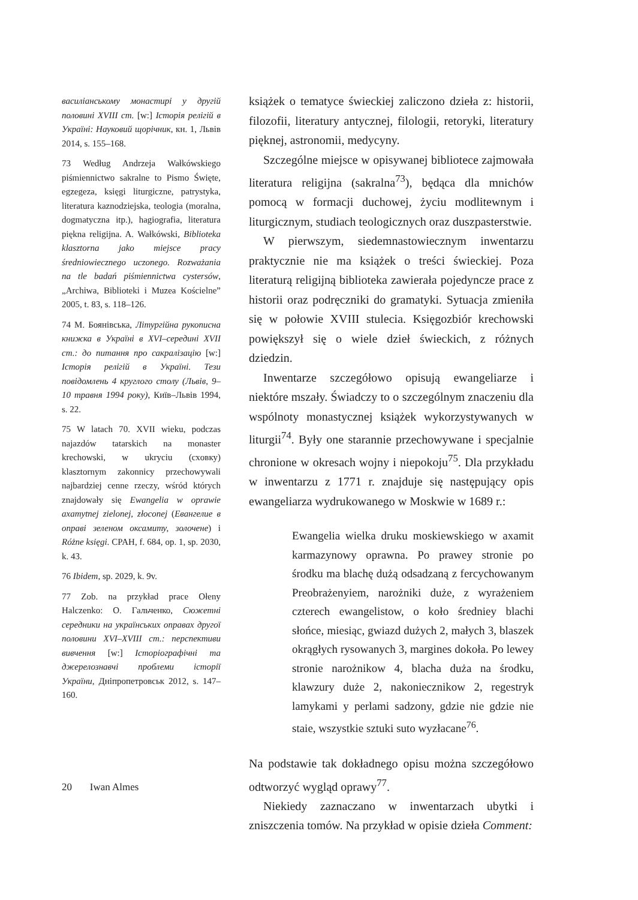василіанському монастирі у другій половині XVIII ст. [w:] Історія релігій в Україні: Науковий щорічник, кн. 1, Львів 2014, s. 155–168.
73 Według Andrzeja Wałkówskiego piśmiennictwo sakralne to Pismo Święte, egzegeza, księgi liturgiczne, patrystyka, literatura kaznodziejska, teologia (moralna, dogmatyczna itp.), hagiografia, literatura piękna religijna. A. Wałkówski, Biblioteka klasztorna jako miejsce pracy średniowiecznego uczonego. Rozważania na tle badań piśmiennictwa cystersów, „Archiwa, Biblioteki i Muzea Kościelne” 2005, t. 83, s. 118–126.
74 M. Боянівська, Літургійна рукописна книжка в Україні в XVI–середині XVII ст.: до питання про сакралізацію [w:] Історія релігій в Україні. Тези повідомлень 4 круглого столу (Львів, 9–10 травня 1994 року), Київ–Львів 1994, s. 22.
75 W latach 70. XVII wieku, podczas najazdów tatarskich na monaster krechowski, w ukryciu (схoвку) klasztornym zakonnicy przechowywali najbardziej cenne rzeczy, wśród których znajdowały się Ewangelia w oprawie axamytnej zielonej, złoconej (Евангелие в оправі зеленом оксамиту, золочене) i Różne księgi. CPAH, f. 684, op. 1, sp. 2030, k. 43.
76 Ibidem, sp. 2029, k. 9v.
77 Zob. na przykład prace Ołeny Halczenko: О. Гальченко, Сюжетні середники на українських оправах другої половини XVI–XVIII ст.: перспективи вивчення [w:] Історіографічні та джерелознавчі проблеми історії України, Дніпропетровськ 2012, s. 147–160.
książek o tematyce świeckiej zaliczono dzieła z: historii, filozofii, literatury antycznej, filologii, retoryki, literatury pięknej, astronomii, medycyny.
Szczególne miejsce w opisywanej bibliotece zajmowała literatura religijna (sakralna<sup>73</sup>), będąca dla mnichów pomocą w formacji duchowej, życiu modlitewnym i liturgicznym, studiach teologicznych oraz duszpasterstwie.
W pierwszym, siedemnastowiecznym inwentarzu praktycznie nie ma książek o treści świeckiej. Poza literaturą religijną biblioteka zawierała pojedyncze prace z historii oraz podręczniki do gramatyki. Sytuacja zmieniła się w połowie XVIII stulecia. Księgozbiór krechowski powiększył się o wiele dzieł świeckich, z różnych dziedzin.
Inwentarze szczegółowo opisują ewangeliarze i niektóre mszały. Świadczy to o szczególnym znaczeniu dla wspólnoty monastycznej książek wykorzystywanych w liturgii<sup>74</sup>. Były one starannie przechowywane i specjalnie chronione w okresach wojny i niepokoju<sup>75</sup>. Dla przykładu w inwentarzu z 1771 r. znajduje się następujący opis ewangeliarza wydrukowanego w Moskwie w 1689 r.:
Ewangelia wielka druku moskiewskiego w axamit karmazynowy oprawna. Po prawey stronie po środku ma blachę dużą odsadzaną z fercychowanym Preobrażenyiem, narożniki duże, z wyrażeniem czterech ewangelistow, o koło średniey blachi słońce, miesiąc, gwiazd dużych 2, małych 3, blaszek okrągłych rysowanych 3, margines dokoła. Po lewey stronie narożnikow 4, blacha duża na środku, klawzury duże 2, nakoniecznikow 2, regestryk lamykami y perlami sadzony, gdzie nie gdzie nie staie, wszystkie sztuki suto wyzłacane<sup>76</sup>.
Na podstawie tak dokładnego opisu można szczegółowo odtworzyć wygląd oprawy<sup>77</sup>.
Niekiedy zaznaczano w inwentarzach ubytki i zniszczenia tomów. Na przykład w opisie dzieła Comment:
20 Iwan Almes